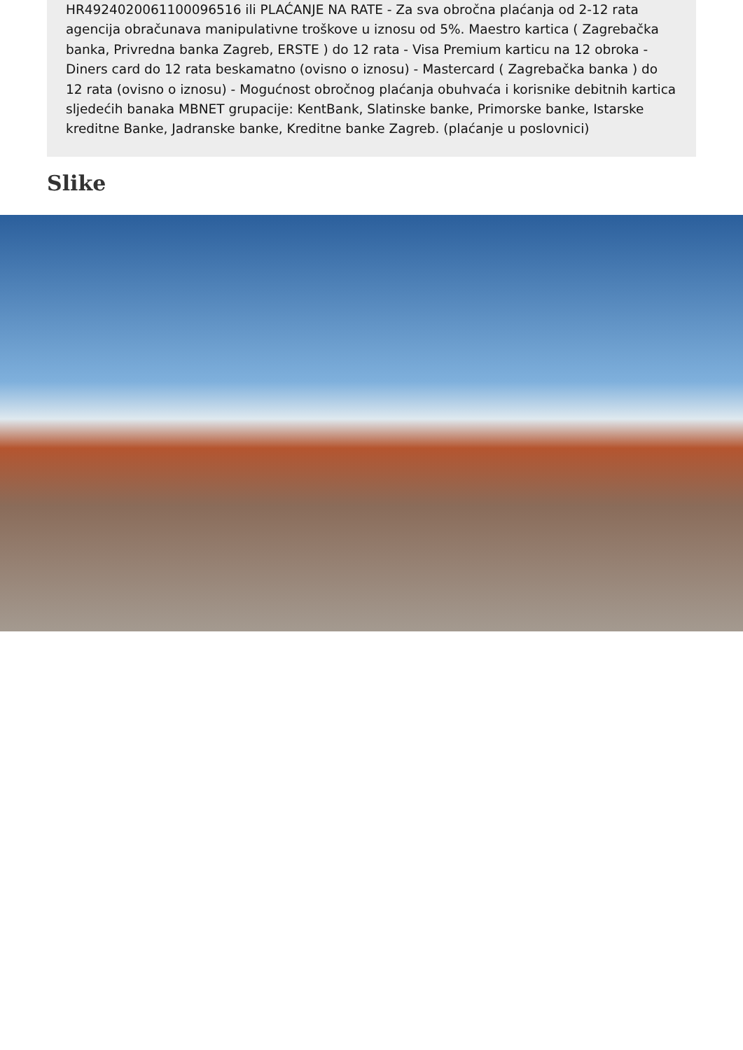HR4924020061100096516 ili PLAĆANJE NA RATE - Za sva obročna plaćanja od 2-12 rata agencija obračunava manipulativne troškove u iznosu od 5%. Maestro kartica ( Zagrebačka banka, Privredna banka Zagreb, ERSTE ) do 12 rata - Visa Premium karticu na 12 obroka - Diners card do 12 rata beskamatno (ovisno o iznosu) - Mastercard ( Zagrebačka banka ) do 12 rata (ovisno o iznosu) - Mogućnost obročnog plaćanja obuhvaća i korisnike debitnih kartica sljedećih banaka MBNET grupacije: KentBank, Slatinske banke, Primorske banke, Istarske kreditne Banke, Jadranske banke, Kreditne banke Zagreb. (plaćanje u poslovnici)
Slike